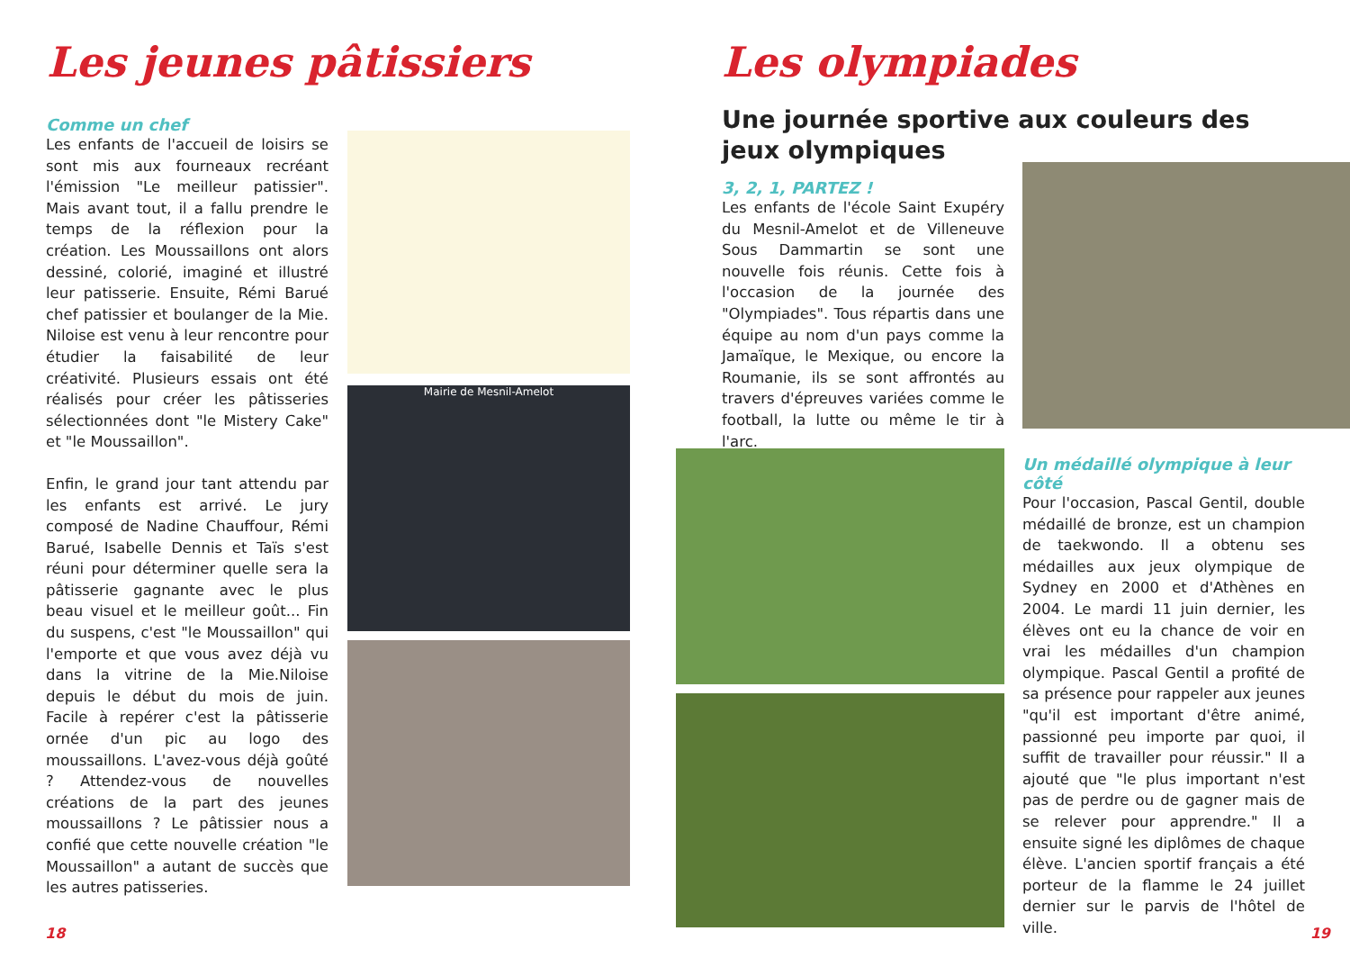Les jeunes pâtissiers
Comme un chef
Les enfants de l'accueil de loisirs se sont mis aux fourneaux recréant l'émission "Le meilleur patissier". Mais avant tout, il a fallu prendre le temps de la réflexion pour la création. Les Moussaillons ont alors dessiné, colorié, imaginé et illustré leur patisserie. Ensuite, Rémi Barué chef patissier et boulanger de la Mie. Niloise est venu à leur rencontre pour étudier la faisabilité de leur créativité. Plusieurs essais ont été réalisés pour créer les pâtisseries sélectionnées dont "le Mistery Cake" et "le Moussaillon".
Enfin, le grand jour tant attendu par les enfants est arrivé. Le jury composé de Nadine Chauffour, Rémi Barué, Isabelle Dennis et Taïs s'est réuni pour déterminer quelle sera la pâtisserie gagnante avec le plus beau visuel et le meilleur goût... Fin du suspens, c'est "le Moussaillon" qui l'emporte et que vous avez déjà vu dans la vitrine de la Mie.Niloise depuis le début du mois de juin. Facile à repérer c'est la pâtisserie ornée d'un pic au logo des moussaillons. L'avez-vous déjà goûté ? Attendez-vous de nouvelles créations de la part des jeunes moussaillons ? Le pâtissier nous a confié que cette nouvelle création "le Moussaillon" a autant de succès que les autres patisseries.
Mairie de Mesnil-Amelot
18
Les olympiades
Une journée sportive aux couleurs des jeux olympiques
3, 2, 1, PARTEZ !
Les enfants de l'école Saint Exupéry du Mesnil-Amelot et de Villeneuve Sous Dammartin se sont une nouvelle fois réunis. Cette fois à l'occasion de la journée des "Olympiades". Tous répartis dans une équipe au nom d'un pays comme la Jamaïque, le Mexique, ou encore la Roumanie, ils se sont affrontés au travers d'épreuves variées comme le football, la lutte ou même le tir à l'arc.
Un médaillé olympique à leur côté
Pour l'occasion, Pascal Gentil, double médaillé de bronze, est un champion de taekwondo. Il a obtenu ses médailles aux jeux olympique de Sydney en 2000 et d'Athènes en 2004. Le mardi 11 juin dernier, les élèves ont eu la chance de voir en vrai les médailles d'un champion olympique. Pascal Gentil a profité de sa présence pour rappeler aux jeunes "qu'il est important d'être animé, passionné peu importe par quoi, il suffit de travailler pour réussir." Il a ajouté que "le plus important n'est pas de perdre ou de gagner mais de se relever pour apprendre." Il a ensuite signé les diplômes de chaque élève. L'ancien sportif français a été porteur de la flamme le 24 juillet dernier sur le parvis de l'hôtel de ville.
19